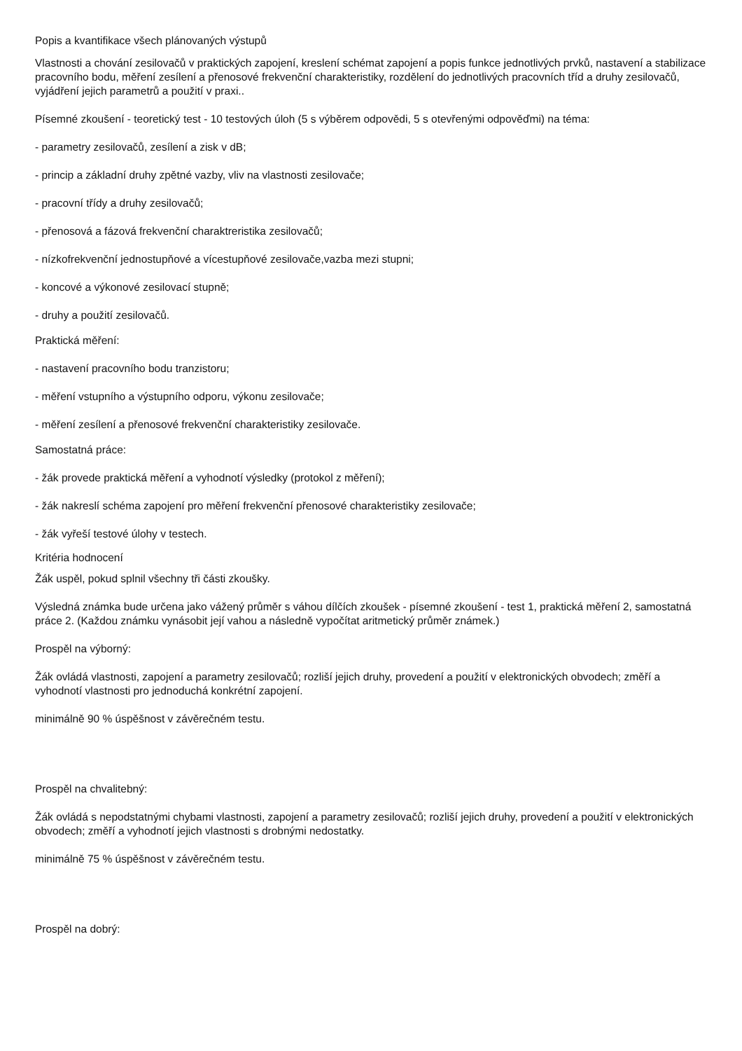Popis a kvantifikace všech plánovaných výstupů
Vlastnosti a chování zesilovačů v praktických zapojení, kreslení schémat zapojení a popis funkce jednotlivých prvků, nastavení a stabilizace pracovního bodu, měření zesílení a přenosové frekvenční charakteristiky, rozdělení do jednotlivých pracovních tříd a druhy zesilovačů, vyjádření jejich parametrů a použití v praxi..
Písemné zkoušení - teoretický test - 10 testových úloh (5 s výběrem odpovědi, 5 s otevřenými odpověďmi) na téma:
- parametry zesilovačů, zesílení a zisk v dB;
- princip a základní druhy zpětné vazby, vliv na vlastnosti zesilovače;
- pracovní třídy a druhy zesilovačů;
- přenosová a fázová frekvenční charaktreristika zesilovačů;
- nízkofrekvenční jednostupňové a vícestupňové zesilovače,vazba mezi stupni;
- koncové a výkonové zesilovací stupně;
- druhy a použití zesilovačů.
Praktická měření:
- nastavení pracovního bodu tranzistoru;
- měření vstupního a výstupního odporu, výkonu zesilovače;
- měření zesílení a přenosové frekvenční charakteristiky zesilovače.
Samostatná práce:
- žák provede praktická měření a vyhodnotí výsledky (protokol z měření);
- žák nakreslí schéma zapojení pro měření frekvenční přenosové charakteristiky zesilovače;
- žák vyřeší testové úlohy v testech.
Kritéria hodnocení
Žák uspěl, pokud splnil všechny tři části zkoušky.
Výsledná známka bude určena jako vážený průměr s váhou dílčích zkoušek - písemné zkoušení - test 1, praktická měření 2, samostatná práce 2. (Každou známku vynásobit její vahou a následně vypočítat aritmetický průměr známek.)
Prospěl na výborný:
Žák ovládá vlastnosti, zapojení a parametry zesilovačů; rozliší jejich druhy, provedení a použití v elektronických obvodech; změří a vyhodnotí vlastnosti pro jednoduchá konkrétní zapojení.
minimálně 90 % úspěšnost v závěrečném testu.
Prospěl na chvalitebný:
Žák ovládá s nepodstatnými chybami vlastnosti, zapojení a parametry zesilovačů; rozliší jejich druhy, provedení a použití v elektronických obvodech; změří a vyhodnotí jejich vlastnosti s drobnými nedostatky.
minimálně 75 % úspěšnost v závěrečném testu.
Prospěl na dobrý: